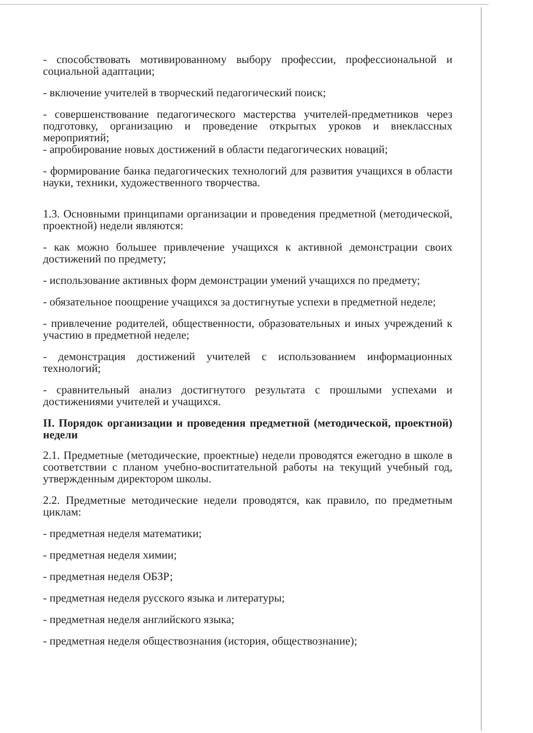- способствовать мотивированному выбору профессии, профессиональной и социальной адаптации;
- включение учителей в творческий педагогический поиск;
- совершенствование педагогического мастерства учителей-предметников через подготовку, организацию и проведение открытых уроков и внеклассных мероприятий;
- апробирование новых достижений в области педагогических новаций;
- формирование банка педагогических технологий для развития учащихся в области науки, техники, художественного творчества.
1.3. Основными принципами организации и проведения предметной (методической, проектной) недели являются:
- как можно большее привлечение учащихся к активной демонстрации своих достижений по предмету;
- использование активных форм демонстрации умений учащихся по предмету;
- обязательное поощрение учащихся за достигнутые успехи в предметной неделе;
- привлечение родителей, общественности, образовательных и иных учреждений к участию в предметной неделе;
- демонстрация достижений учителей с использованием информационных технологий;
- сравнительный анализ достигнутого результата с прошлыми успехами и достижениями учителей и учащихся.
II. Порядок организации и проведения предметной (методической, проектной) недели
2.1. Предметные (методические, проектные) недели проводятся ежегодно в школе в соответствии с планом учебно-воспитательной работы на текущий учебный год, утвержденным директором школы.
2.2. Предметные методические недели проводятся, как правило, по предметным циклам:
- предметная неделя математики;
- предметная неделя химии;
- предметная неделя ОБЗР;
- предметная неделя русского языка и литературы;
- предметная неделя английского языка;
- предметная неделя обществознания (история, обществознание);